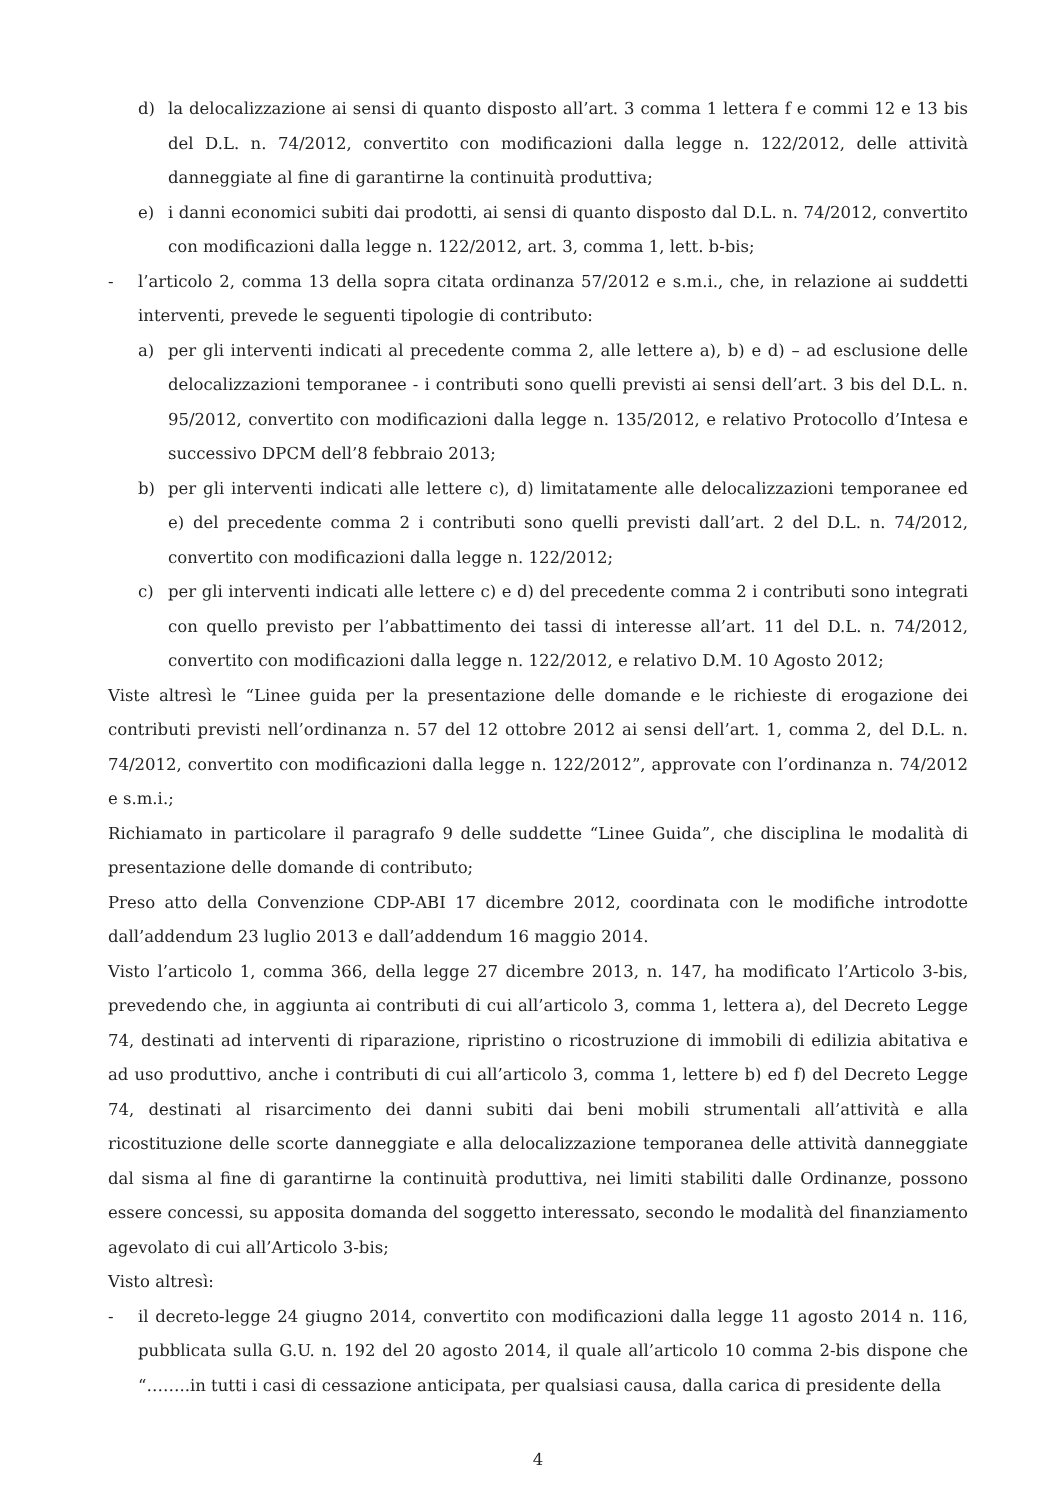d) la delocalizzazione ai sensi di quanto disposto all’art. 3 comma 1 lettera f e commi 12 e 13 bis del D.L. n. 74/2012, convertito con modificazioni dalla legge n. 122/2012, delle attività danneggiate al fine di garantirne la continuità produttiva;
e) i danni economici subiti dai prodotti, ai sensi di quanto disposto dal D.L. n. 74/2012, convertito con modificazioni dalla legge n. 122/2012, art. 3, comma 1, lett. b-bis;
- l’articolo 2, comma 13 della sopra citata ordinanza 57/2012 e s.m.i., che, in relazione ai suddetti interventi, prevede le seguenti tipologie di contributo:
a) per gli interventi indicati al precedente comma 2, alle lettere a), b) e d) – ad esclusione delle delocalizzazioni temporanee - i contributi sono quelli previsti ai sensi dell’art. 3 bis del D.L. n. 95/2012, convertito con modificazioni dalla legge n. 135/2012, e relativo Protocollo d’Intesa e successivo DPCM dell’8 febbraio 2013;
b) per gli interventi indicati alle lettere c), d) limitatamente alle delocalizzazioni temporanee ed e) del precedente comma 2 i contributi sono quelli previsti dall’art. 2 del D.L. n. 74/2012, convertito con modificazioni dalla legge n. 122/2012;
c) per gli interventi indicati alle lettere c) e d) del precedente comma 2 i contributi sono integrati con quello previsto per l’abbattimento dei tassi di interesse all’art. 11 del D.L. n. 74/2012, convertito con modificazioni dalla legge n. 122/2012, e relativo D.M. 10 Agosto 2012;
Viste altresì le “Linee guida per la presentazione delle domande e le richieste di erogazione dei contributi previsti nell’ordinanza n. 57 del 12 ottobre 2012 ai sensi dell’art. 1, comma 2, del D.L. n. 74/2012, convertito con modificazioni dalla legge n. 122/2012”, approvate con l’ordinanza n. 74/2012 e s.m.i.;
Richiamato in particolare il paragrafo 9 delle suddette “Linee Guida”, che disciplina le modalità di presentazione delle domande di contributo;
Preso atto della Convenzione CDP-ABI 17 dicembre 2012, coordinata con le modifiche introdotte dall’addendum 23 luglio 2013 e dall’addendum 16 maggio 2014.
Visto l’articolo 1, comma 366, della legge 27 dicembre 2013, n. 147, ha modificato l’Articolo 3-bis, prevedendo che, in aggiunta ai contributi di cui all’articolo 3, comma 1, lettera a), del Decreto Legge 74, destinati ad interventi di riparazione, ripristino o ricostruzione di immobili di edilizia abitativa e ad uso produttivo, anche i contributi di cui all’articolo 3, comma 1, lettere b) ed f) del Decreto Legge 74, destinati al risarcimento dei danni subiti dai beni mobili strumentali all’attività e alla ricostituzione delle scorte danneggiate e alla delocalizzazione temporanea delle attività danneggiate dal sisma al fine di garantirne la continuità produttiva, nei limiti stabiliti dalle Ordinanze, possono essere concessi, su apposita domanda del soggetto interessato, secondo le modalità del finanziamento agevolato di cui all’Articolo 3-bis;
Visto altresì:
- il decreto-legge 24 giugno 2014, convertito con modificazioni dalla legge 11 agosto 2014 n. 116, pubblicata sulla G.U. n. 192 del 20 agosto 2014, il quale all’articolo 10 comma 2-bis dispone che “……..in tutti i casi di cessazione anticipata, per qualsiasi causa, dalla carica di presidente della
4